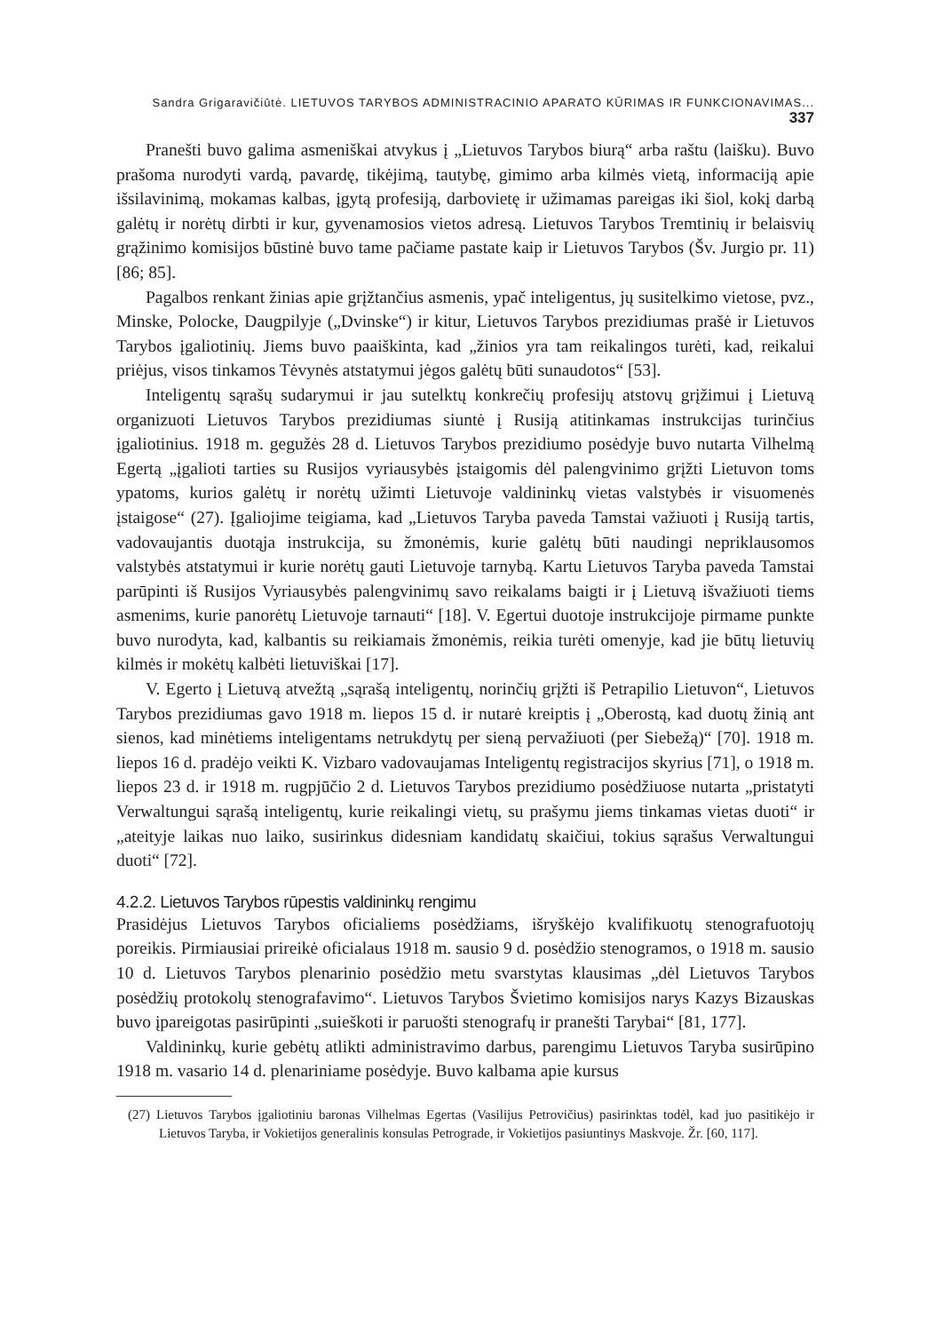Sandra Grigaravičiūtė. LIETUVOS TARYBOS ADMINISTRACINIO APARATO KŪRIMAS IR FUNKCIONAVIMAS... 337
Pranešti buvo galima asmeniškai atvykus į „Lietuvos Tarybos biurą“ arba raštu (laiš­ku). Buvo prašoma nurodyti vardą, pavardę, tikėjimą, tautybę, gimimo arba kilmės vietą, informaciją apie išsilavinimą, mokamas kalbas, įgytą profesiją, darbovietę ir užimamas pareigas iki šiol, kokį darbą galėtų ir norėtų dirbti ir kur, gyvenamosios vietos adresą. Lietuvos Tarybos Tremtinių ir belaisvių grąžinimo komisijos būstinė buvo tame pačiame pastate kaip ir Lietuvos Tarybos (Šv. Jurgio pr. 11) [86; 85].
Pagalbos renkant žinias apie grįžtančius asmenis, ypač inteligentus, jų susitelkimo vietose, pvz., Minske, Polocke, Daugpilyje („Dvinske“) ir kitur, Lietuvos Tarybos prezi­diumas prašė ir Lietuvos Tarybos įgaliotinių. Jiems buvo paaiškinta, kad „žinios yra tam reikalingos turėti, kad, reikalui priėjus, visos tinkamos Tėvynės atstatymui jėgos galėtų būti sunaudotos“ [53].
Inteligentų sąrašų sudarymui ir jau sutelktų konkrečių profesijų atstovų grįžimui į Lietuvą organizuoti Lietuvos Tarybos prezidiumas siuntė į Rusiją atitinkamas instrukci­jas turinčius įgaliotinius. 1918 m. gegužės 28 d. Lietuvos Tarybos prezidiumo posėdyje buvo nutarta Vilhelmą Egertą „įgalioti tarties su Rusijos vyriausybės įstaigomis dėl pa­lengvinimo grįžti Lietuvon toms ypatoms, kurios galėtų ir norėtų užimti Lietuvoje valdi­ninkų vietas valstybės ir visuomenės įstaigose“ (27). Įgaliojime teigiama, kad „Lietuvos Taryba paveda Tamstai važiuoti į Rusiją tartis, vadovaujantis duotąja instrukcija, su žmonėmis, kurie galėtų būti naudingi nepriklausomos valstybės atstatymui ir kurie no­rėtų gauti Lietuvoje tarnybą. Kartu Lietuvos Taryba paveda Tamstai parūpinti iš Rusijos Vyriausybės palengvinimų savo reikalams baigti ir į Lietuvą išvažiuoti tiems asmenims, kurie panorėtų Lietuvoje tarnauti“ [18]. V. Egertui duotoje instrukcijoje pirmame punkte buvo nurodyta, kad, kalbantis su reikiamais žmonėmis, reikia turėti omenyje, kad jie būtų lietuvių kilmės ir mokėtų kalbėti lietuviškai [17].
V. Egerto į Lietuvą atvežtą „sąrašą inteligentų, norinčių grįžti iš Petrapilio Lietuvon“, Lietuvos Tarybos prezidiumas gavo 1918 m. liepos 15 d. ir nutarė kreiptis į „Oberostą, kad duotų žinią ant sienos, kad minėtiems inteligentams netrukdytų per sieną perva­žiuoti (per Siebežą)“ [70]. 1918 m. liepos 16 d. pradėjo veikti K. Vizbaro vadovauja­mas Inteligentų registracijos skyrius [71], o 1918 m. liepos 23 d. ir 1918 m. rugpjūčio 2 d. Lietuvos Tarybos prezidiumo posėdžiuose nutarta „pristatyti Verwaltungui sąrašą inteligentų, kurie reikalingi vietų, su prašymu jiems tinkamas vietas duoti“ ir „ateityje laikas nuo laiko, susirinkus didesniam kandidatų skaičiui, tokius sąrašus Verwaltungui duoti“ [72].
4.2.2. Lietuvos Tarybos rūpestis valdininkų rengimu
Prasidėjus Lietuvos Tarybos oficialiems posėdžiams, išryškėjo kvalifikuotų stenografuoto­jų poreikis. Pirmiausiai prireikė oficialaus 1918 m. sausio 9 d. posėdžio stenogramos, o 1918 m. sausio 10 d. Lietuvos Tarybos plenarinio posėdžio metu svarstytas klausimas „dėl Lietuvos Tarybos posėdžių protokolų stenografavimo“. Lietuvos Tarybos Švietimo komisi­jos narys Kazys Bizauskas buvo įpareigotas pasirūpinti „suieškoti ir paruošti stenografų ir pranešti Tarybai“ [81, 177].
Valdininkų, kurie gebėtų atlikti administravimo darbus, parengimu Lietuvos Taryba susirūpino 1918 m. vasario 14 d. plenariniame posėdyje. Buvo kalbama apie kursus
(27) Lietuvos Tarybos įgaliotiniu baronas Vilhelmas Egertas (Vasilijus Petrovičius) pasirinktas todėl, kad juo pasitikėjo ir Lietuvos Taryba, ir Vokietijos generalinis konsulas Petrograde, ir Vokietijos pasiun­tinys Maskvoje. Žr. [60, 117].